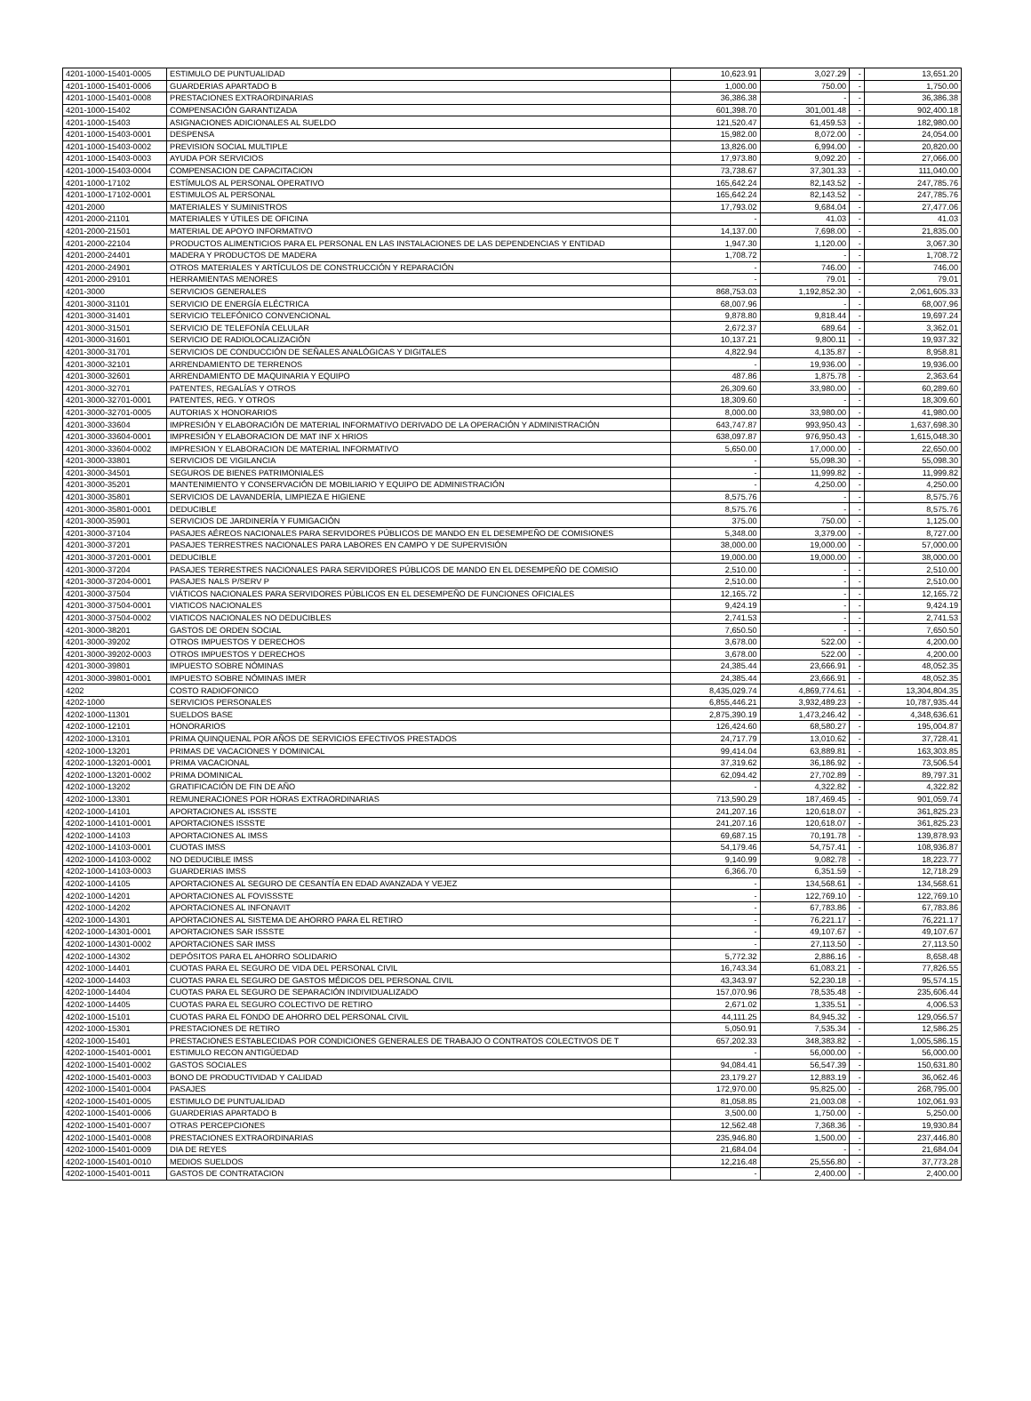| 4201-1000-15401-0005 | ESTIMULO DE PUNTUALIDAD | 10,623.91 | 3,027.29 | - | 13,651.20 |
| 4201-1000-15401-0006 | GUARDERIAS APARTADO B | 1,000.00 | 750.00 | - | 1,750.00 |
| 4201-1000-15401-0008 | PRESTACIONES EXTRAORDINARIAS | 36,386.38 | - | - | 36,386.38 |
| 4201-1000-15402 | COMPENSACIÓN GARANTIZADA | 601,398.70 | 301,001.48 | - | 902,400.18 |
| 4201-1000-15403 | ASIGNACIONES ADICIONALES AL SUELDO | 121,520.47 | 61,459.53 | - | 182,980.00 |
| 4201-1000-15403-0001 | DESPENSA | 15,982.00 | 8,072.00 | - | 24,054.00 |
| 4201-1000-15403-0002 | PREVISION SOCIAL MULTIPLE | 13,826.00 | 6,994.00 | - | 20,820.00 |
| 4201-1000-15403-0003 | AYUDA POR SERVICIOS | 17,973.80 | 9,092.20 | - | 27,066.00 |
| 4201-1000-15403-0004 | COMPENSACION DE CAPACITACION | 73,738.67 | 37,301.33 | - | 111,040.00 |
| 4201-1000-17102 | ESTÍMULOS AL PERSONAL OPERATIVO | 165,642.24 | 82,143.52 | - | 247,785.76 |
| 4201-1000-17102-0001 | ESTIMULOS AL PERSONAL | 165,642.24 | 82,143.52 | - | 247,785.76 |
| 4201-2000 | MATERIALES Y SUMINISTROS | 17,793.02 | 9,684.04 | - | 27,477.06 |
| 4201-2000-21101 | MATERIALES Y ÚTILES DE OFICINA | - | 41.03 | - | 41.03 |
| 4201-2000-21501 | MATERIAL DE APOYO INFORMATIVO | 14,137.00 | 7,698.00 | - | 21,835.00 |
| 4201-2000-22104 | PRODUCTOS ALIMENTICIOS PARA EL PERSONAL EN LAS INSTALACIONES DE LAS DEPENDENCIAS Y ENTIDAD | 1,947.30 | 1,120.00 | - | 3,067.30 |
| 4201-2000-24401 | MADERA Y PRODUCTOS DE MADERA | 1,708.72 | - | - | 1,708.72 |
| 4201-2000-24901 | OTROS MATERIALES Y ARTÍCULOS DE CONSTRUCCIÓN Y REPARACIÓN | - | 746.00 | - | 746.00 |
| 4201-2000-29101 | HERRAMIENTAS MENORES | - | 79.01 | - | 79.01 |
| 4201-3000 | SERVICIOS GENERALES | 868,753.03 | 1,192,852.30 | - | 2,061,605.33 |
| 4201-3000-31101 | SERVICIO DE ENERGÍA ELÉCTRICA | 68,007.96 | - | - | 68,007.96 |
| 4201-3000-31401 | SERVICIO TELEFÓNICO CONVENCIONAL | 9,878.80 | 9,818.44 | - | 19,697.24 |
| 4201-3000-31501 | SERVICIO DE TELEFONÍA CELULAR | 2,672.37 | 689.64 | - | 3,362.01 |
| 4201-3000-31601 | SERVICIO DE RADIOLOCALIZACIÓN | 10,137.21 | 9,800.11 | - | 19,937.32 |
| 4201-3000-31701 | SERVICIOS DE CONDUCCIÓN DE SEÑALES ANALÓGICAS Y DIGITALES | 4,822.94 | 4,135.87 | - | 8,958.81 |
| 4201-3000-32101 | ARRENDAMIENTO DE TERRENOS | - | 19,936.00 | - | 19,936.00 |
| 4201-3000-32601 | ARRENDAMIENTO DE MAQUINARIA Y EQUIPO | 487.86 | 1,875.78 | - | 2,363.64 |
| 4201-3000-32701 | PATENTES, REGALÍAS Y OTROS | 26,309.60 | 33,980.00 | - | 60,289.60 |
| 4201-3000-32701-0001 | PATENTES, REG. Y OTROS | 18,309.60 | - | - | 18,309.60 |
| 4201-3000-32701-0005 | AUTORIAS X HONORARIOS | 8,000.00 | 33,980.00 | - | 41,980.00 |
| 4201-3000-33604 | IMPRESIÓN Y ELABORACIÓN DE MATERIAL INFORMATIVO DERIVADO DE LA OPERACIÓN Y ADMINISTRACIÓN | 643,747.87 | 993,950.43 | - | 1,637,698.30 |
| 4201-3000-33604-0001 | IMPRESIÓN Y ELABORACION DE MAT INF X HRIOS | 638,097.87 | 976,950.43 | - | 1,615,048.30 |
| 4201-3000-33604-0002 | IMPRESION Y ELABORACION DE MATERIAL INFORMATIVO | 5,650.00 | 17,000.00 | - | 22,650.00 |
| 4201-3000-33801 | SERVICIOS DE VIGILANCIA | - | 55,098.30 | - | 55,098.30 |
| 4201-3000-34501 | SEGUROS DE BIENES PATRIMONIALES | - | 11,999.82 | - | 11,999.82 |
| 4201-3000-35201 | MANTENIMIENTO Y CONSERVACIÓN DE MOBILIARIO Y EQUIPO DE ADMINISTRACIÓN | - | 4,250.00 | - | 4,250.00 |
| 4201-3000-35801 | SERVICIOS DE LAVANDERÍA, LIMPIEZA E HIGIENE | 8,575.76 | - | - | 8,575.76 |
| 4201-3000-35801-0001 | DEDUCIBLE | 8,575.76 | - | - | 8,575.76 |
| 4201-3000-35901 | SERVICIOS DE JARDINERÍA Y FUMIGACIÓN | 375.00 | 750.00 | - | 1,125.00 |
| 4201-3000-37104 | PASAJES AÉREOS NACIONALES PARA SERVIDORES PÚBLICOS DE MANDO EN EL DESEMPEÑO DE COMISIONES | 5,348.00 | 3,379.00 | - | 8,727.00 |
| 4201-3000-37201 | PASAJES TERRESTRES NACIONALES PARA LABORES EN CAMPO Y DE SUPERVISIÓN | 38,000.00 | 19,000.00 | - | 57,000.00 |
| 4201-3000-37201-0001 | DEDUCIBLE | 19,000.00 | 19,000.00 | - | 38,000.00 |
| 4201-3000-37204 | PASAJES TERRESTRES NACIONALES PARA SERVIDORES PÚBLICOS DE MANDO EN EL DESEMPEÑO DE COMISIO | 2,510.00 | - | - | 2,510.00 |
| 4201-3000-37204-0001 | PASAJES NALS P/SERV P | 2,510.00 | - | - | 2,510.00 |
| 4201-3000-37504 | VIÁTICOS NACIONALES PARA SERVIDORES PÚBLICOS EN EL DESEMPEÑO DE FUNCIONES OFICIALES | 12,165.72 | - | - | 12,165.72 |
| 4201-3000-37504-0001 | VIATICOS NACIONALES | 9,424.19 | - | - | 9,424.19 |
| 4201-3000-37504-0002 | VIATICOS NACIONALES NO DEDUCIBLES | 2,741.53 | - | - | 2,741.53 |
| 4201-3000-38201 | GASTOS DE ORDEN SOCIAL | 7,650.50 | - | - | 7,650.50 |
| 4201-3000-39202 | OTROS IMPUESTOS Y DERECHOS | 3,678.00 | 522.00 | - | 4,200.00 |
| 4201-3000-39202-0003 | OTROS IMPUESTOS Y DERECHOS | 3,678.00 | 522.00 | - | 4,200.00 |
| 4201-3000-39801 | IMPUESTO SOBRE NÓMINAS | 24,385.44 | 23,666.91 | - | 48,052.35 |
| 4201-3000-39801-0001 | IMPUESTO SOBRE NÓMINAS IMER | 24,385.44 | 23,666.91 | - | 48,052.35 |
| 4202 | COSTO RADIOFONICO | 8,435,029.74 | 4,869,774.61 | - | 13,304,804.35 |
| 4202-1000 | SERVICIOS PERSONALES | 6,855,446.21 | 3,932,489.23 | - | 10,787,935.44 |
| 4202-1000-11301 | SUELDOS BASE | 2,875,390.19 | 1,473,246.42 | - | 4,348,636.61 |
| 4202-1000-12101 | HONORARIOS | 126,424.60 | 68,580.27 | - | 195,004.87 |
| 4202-1000-13101 | PRIMA QUINQUENAL POR AÑOS DE SERVICIOS EFECTIVOS PRESTADOS | 24,717.79 | 13,010.62 | - | 37,728.41 |
| 4202-1000-13201 | PRIMAS DE VACACIONES Y DOMINICAL | 99,414.04 | 63,889.81 | - | 163,303.85 |
| 4202-1000-13201-0001 | PRIMA VACACIONAL | 37,319.62 | 36,186.92 | - | 73,506.54 |
| 4202-1000-13201-0002 | PRIMA DOMINICAL | 62,094.42 | 27,702.89 | - | 89,797.31 |
| 4202-1000-13202 | GRATIFICACIÓN DE FIN DE AÑO | - | 4,322.82 | - | 4,322.82 |
| 4202-1000-13301 | REMUNERACIONES POR HORAS EXTRAORDINARIAS | 713,590.29 | 187,469.45 | - | 901,059.74 |
| 4202-1000-14101 | APORTACIONES AL ISSSTE | 241,207.16 | 120,618.07 | - | 361,825.23 |
| 4202-1000-14101-0001 | APORTACIONES ISSSTE | 241,207.16 | 120,618.07 | - | 361,825.23 |
| 4202-1000-14103 | APORTACIONES AL IMSS | 69,687.15 | 70,191.78 | - | 139,878.93 |
| 4202-1000-14103-0001 | CUOTAS IMSS | 54,179.46 | 54,757.41 | - | 108,936.87 |
| 4202-1000-14103-0002 | NO DEDUCIBLE IMSS | 9,140.99 | 9,082.78 | - | 18,223.77 |
| 4202-1000-14103-0003 | GUARDERIAS IMSS | 6,366.70 | 6,351.59 | - | 12,718.29 |
| 4202-1000-14105 | APORTACIONES AL SEGURO DE CESANTÍA EN EDAD AVANZADA Y VEJEZ | - | 134,568.61 | - | 134,568.61 |
| 4202-1000-14201 | APORTACIONES AL FOVISSSTE | - | 122,769.10 | - | 122,769.10 |
| 4202-1000-14202 | APORTACIONES AL INFONAVIT | - | 67,783.86 | - | 67,783.86 |
| 4202-1000-14301 | APORTACIONES AL SISTEMA DE AHORRO PARA EL RETIRO | - | 76,221.17 | - | 76,221.17 |
| 4202-1000-14301-0001 | APORTACIONES SAR ISSSTE | - | 49,107.67 | - | 49,107.67 |
| 4202-1000-14301-0002 | APORTACIONES SAR IMSS | - | 27,113.50 | - | 27,113.50 |
| 4202-1000-14302 | DEPÓSITOS PARA EL AHORRO SOLIDARIO | 5,772.32 | 2,886.16 | - | 8,658.48 |
| 4202-1000-14401 | CUOTAS PARA EL SEGURO DE VIDA DEL PERSONAL CIVIL | 16,743.34 | 61,083.21 | - | 77,826.55 |
| 4202-1000-14403 | CUOTAS PARA EL SEGURO DE GASTOS MÉDICOS DEL PERSONAL CIVIL | 43,343.97 | 52,230.18 | - | 95,574.15 |
| 4202-1000-14404 | CUOTAS PARA EL SEGURO DE SEPARACIÓN INDIVIDUALIZADO | 157,070.96 | 78,535.48 | - | 235,606.44 |
| 4202-1000-14405 | CUOTAS PARA EL SEGURO COLECTIVO DE RETIRO | 2,671.02 | 1,335.51 | - | 4,006.53 |
| 4202-1000-15101 | CUOTAS PARA EL FONDO DE AHORRO DEL PERSONAL CIVIL | 44,111.25 | 84,945.32 | - | 129,056.57 |
| 4202-1000-15301 | PRESTACIONES DE RETIRO | 5,050.91 | 7,535.34 | - | 12,586.25 |
| 4202-1000-15401 | PRESTACIONES ESTABLECIDAS POR CONDICIONES GENERALES DE TRABAJO O CONTRATOS COLECTIVOS DE T | 657,202.33 | 348,383.82 | - | 1,005,586.15 |
| 4202-1000-15401-0001 | ESTIMULO RECON ANTIGÜEDAD | - | 56,000.00 | - | 56,000.00 |
| 4202-1000-15401-0002 | GASTOS SOCIALES | 94,084.41 | 56,547.39 | - | 150,631.80 |
| 4202-1000-15401-0003 | BONO DE PRODUCTIVIDAD Y CALIDAD | 23,179.27 | 12,883.19 | - | 36,062.46 |
| 4202-1000-15401-0004 | PASAJES | 172,970.00 | 95,825.00 | - | 268,795.00 |
| 4202-1000-15401-0005 | ESTIMULO DE PUNTUALIDAD | 81,058.85 | 21,003.08 | - | 102,061.93 |
| 4202-1000-15401-0006 | GUARDERIAS APARTADO B | 3,500.00 | 1,750.00 | - | 5,250.00 |
| 4202-1000-15401-0007 | OTRAS PERCEPCIONES | 12,562.48 | 7,368.36 | - | 19,930.84 |
| 4202-1000-15401-0008 | PRESTACIONES EXTRAORDINARIAS | 235,946.80 | 1,500.00 | - | 237,446.80 |
| 4202-1000-15401-0009 | DIA DE REYES | 21,684.04 | - | - | 21,684.04 |
| 4202-1000-15401-0010 | MEDIOS SUELDOS | 12,216.48 | 25,556.80 | - | 37,773.28 |
| 4202-1000-15401-0011 | GASTOS DE CONTRATACION | - | 2,400.00 | - | 2,400.00 |